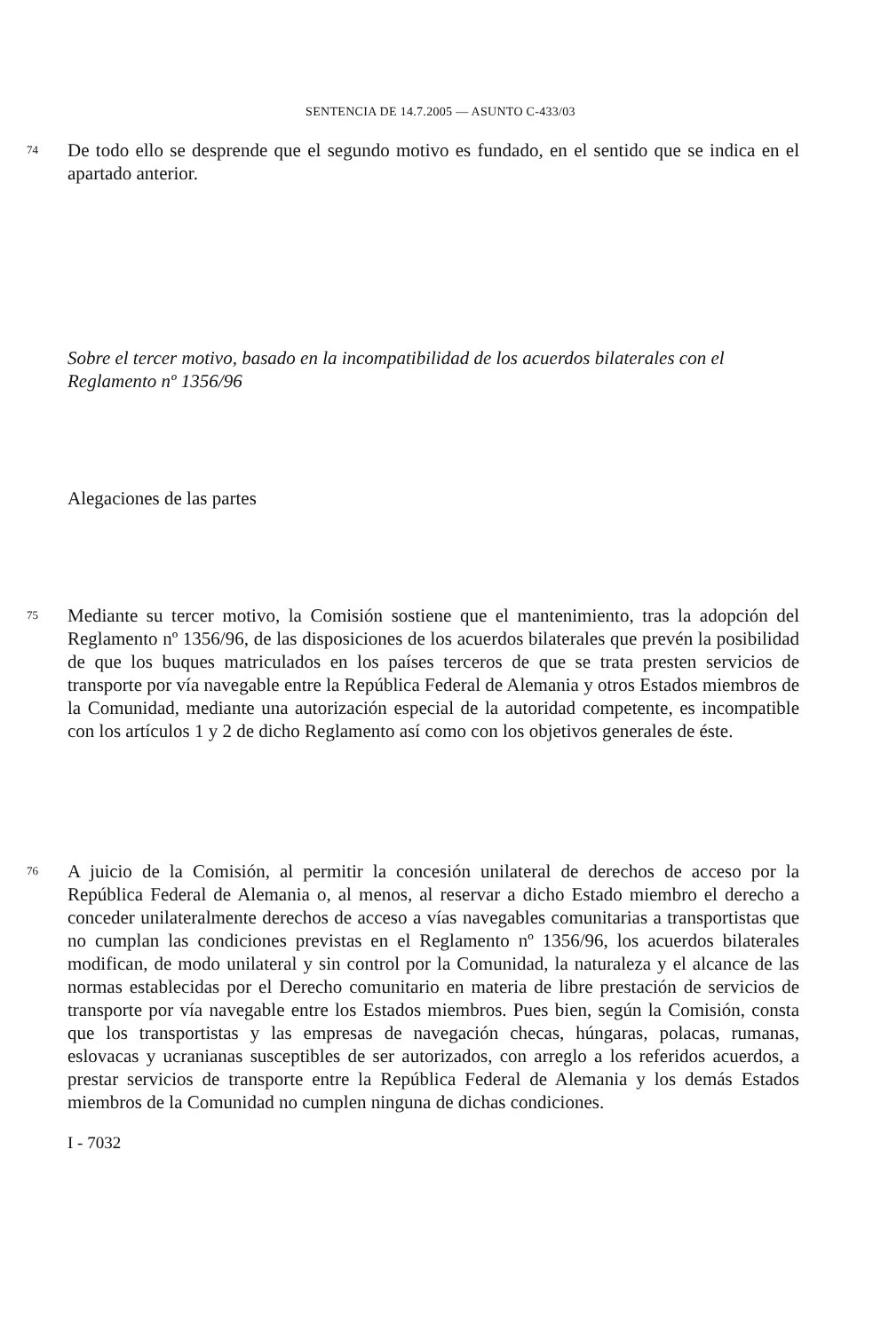SENTENCIA DE 14.7.2005 — ASUNTO C-433/03
74
De todo ello se desprende que el segundo motivo es fundado, en el sentido que se indica en el apartado anterior.
Sobre el tercer motivo, basado en la incompatibilidad de los acuerdos bilaterales con el Reglamento nº 1356/96
Alegaciones de las partes
75
Mediante su tercer motivo, la Comisión sostiene que el mantenimiento, tras la adopción del Reglamento nº 1356/96, de las disposiciones de los acuerdos bilaterales que prevén la posibilidad de que los buques matriculados en los países terceros de que se trata presten servicios de transporte por vía navegable entre la República Federal de Alemania y otros Estados miembros de la Comunidad, mediante una autorización especial de la autoridad competente, es incompatible con los artículos 1 y 2 de dicho Reglamento así como con los objetivos generales de éste.
76
A juicio de la Comisión, al permitir la concesión unilateral de derechos de acceso por la República Federal de Alemania o, al menos, al reservar a dicho Estado miembro el derecho a conceder unilateralmente derechos de acceso a vías navegables comunitarias a transportistas que no cumplan las condiciones previstas en el Reglamento nº 1356/96, los acuerdos bilaterales modifican, de modo unilateral y sin control por la Comunidad, la naturaleza y el alcance de las normas establecidas por el Derecho comunitario en materia de libre prestación de servicios de transporte por vía navegable entre los Estados miembros. Pues bien, según la Comisión, consta que los transportistas y las empresas de navegación checas, húngaras, polacas, rumanas, eslovacas y ucranianas susceptibles de ser autorizados, con arreglo a los referidos acuerdos, a prestar servicios de transporte entre la República Federal de Alemania y los demás Estados miembros de la Comunidad no cumplen ninguna de dichas condiciones.
I - 7032